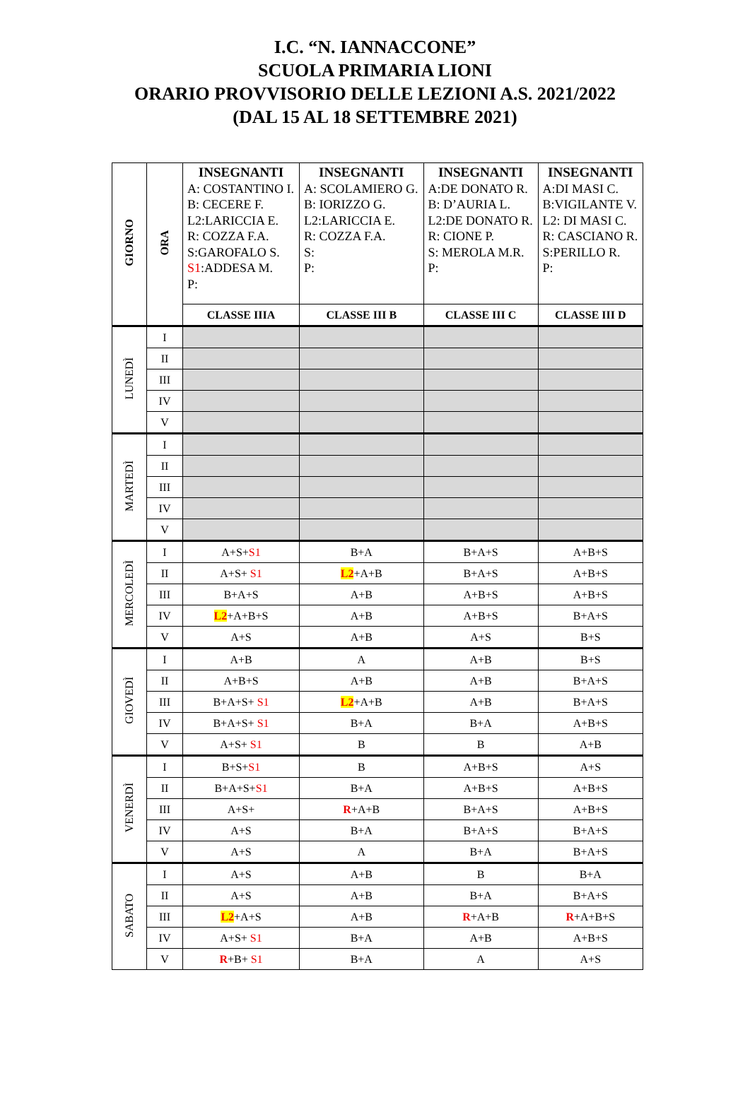I.C. “N. IANNACCONE”
SCUOLA PRIMARIA LIONI
ORARIO PROVVISORIO DELLE LEZIONI A.S. 2021/2022
(DAL 15 AL 18 SETTEMBRE 2021)
| GIORNO | ORA | INSEGNANTI A: COSTANTINO I. B: CECERE F. L2:LARICCIA E. R: COZZA F.A. S:GAROFALO S. S1 :ADDESA M. P: | INSEGNANTI A: SCOLAMIERO G. B: IORIZZO G. L2:LARICCIA E. R: COZZA F.A. S: P: | INSEGNANTI A:DE DONATO R. B: D’AURIA L. L2:DE DONATO R. R: CIONE P. S: MEROLA M.R. P: | INSEGNANTI A:DI MASI C. B:VIGILANTE V. L2: DI MASI C. R: CASCIANO R. S:PERILLO R. P: |
| | | CLASSE IIIA | CLASSE III B | CLASSE III C | CLASSE III D |
| LUNEDÌ | I | | | | |
| | II | | | | |
| | III | | | | |
| | IV | | | | |
| | V | | | | |
| MARTEDÌ | I | | | | |
| | II | | | | |
| | III | | | | |
| | IV | | | | |
| | V | | | | |
| MERCOLEDÌ | I | A+S+ S1 | B+A | B+A+S | A+B+S |
| | II | A+S+ S1 | L2 +A+B | B+A+S | A+B+S |
| | III | B+A+S | A+B | A+B+S | A+B+S |
| | IV | L2 +A+B+S | A+B | A+B+S | B+A+S |
| | V | A+S | A+B | A+S | B+S |
| GIOVEDÌ | I | A+B | A | A+B | B+S |
| | II | A+B+S | A+B | A+B | B+A+S |
| | III | B+A+S+ S1 | L2 +A+B | A+B | B+A+S |
| | IV | B+A+S+ S1 | B+A | B+A | A+B+S |
| | V | A+S+ S1 | B | B | A+B |
| VENERDÌ | I | B+S+ S1 | B | A+B+S | A+S |
| | II | B+A+S+ S1 | B+A | A+B+S | A+B+S |
| | III | A+S+ | R +A+B | B+A+S | A+B+S |
| | IV | A+S | B+A | B+A+S | B+A+S |
| | V | A+S | A | B+A | B+A+S |
| SABATO | I | A+S | A+B | B | B+A |
| | II | A+S | A+B | B+A | B+A+S |
| | III | L2 +A+S | A+B | R +A+B | R +A+B+S |
| | IV | A+S+ S1 | B+A | A+B | A+B+S |
| | V | R +B+ S1 | B+A | A | A+S |